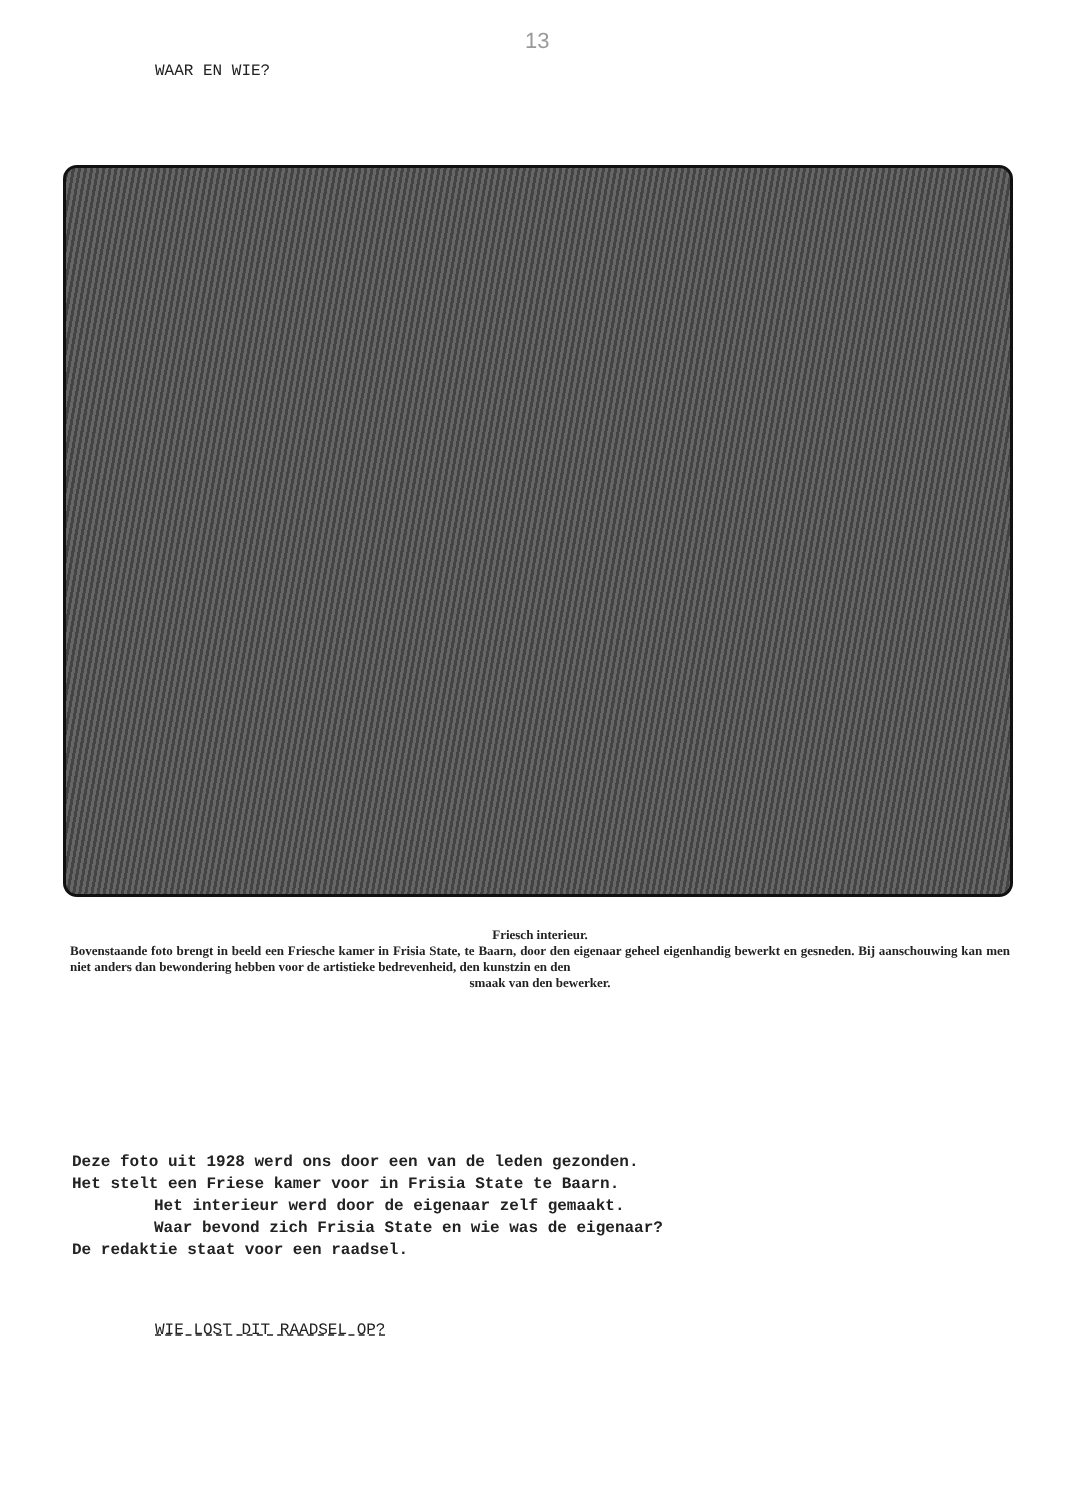13
WAAR EN WIE?
Friesch interieur.
Bovenstaande foto brengt in beeld een Friesche kamer in Frisia State, te Baarn, door den eigenaar geheel eigenhandig bewerkt en gesneden. Bij aanschouwing kan men niet anders dan bewondering hebben voor de artistieke bedrevenheid, den kunstzin en den
smaak van den bewerker.
Deze foto uit 1928 werd ons door een van de leden gezonden.
Het stelt een Friese kamer voor in Frisia State te Baarn.
Het interieur werd door de eigenaar zelf gemaakt.
Waar bevond zich Frisia State en wie was de eigenaar?
De redaktie staat voor een raadsel.
WIE LOST DIT RAADSEL OP?